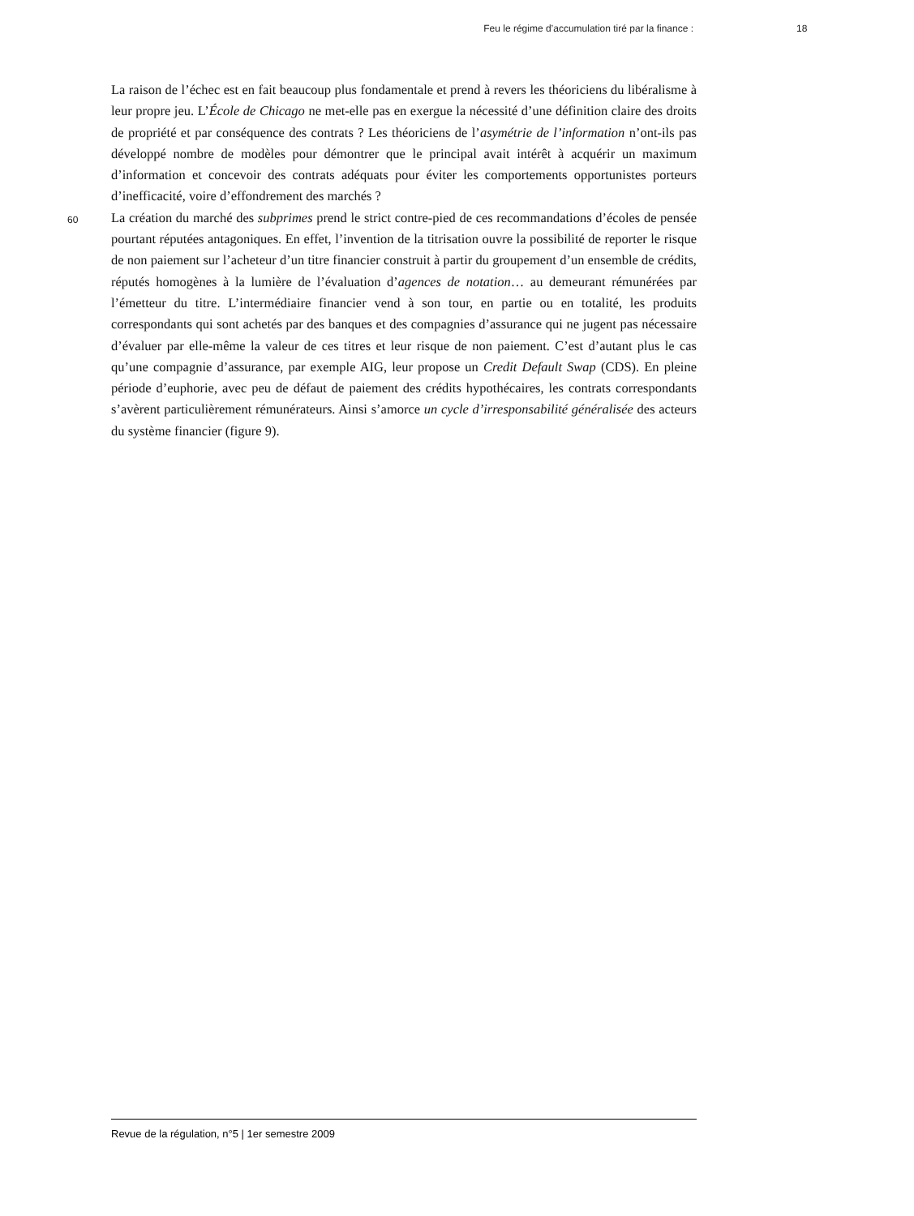Feu le régime d’accumulation tiré par la finance : 18
La raison de l’échec est en fait beaucoup plus fondamentale et prend à revers les théoriciens du libéralisme à leur propre jeu. L’École de Chicago ne met-elle pas en exergue la nécessité d’une définition claire des droits de propriété et par conséquence des contrats ? Les théoriciens de l’asymétrie de l’information n’ont-ils pas développé nombre de modèles pour démontrer que le principal avait intérêt à acquérir un maximum d’information et concevoir des contrats adéquats pour éviter les comportements opportunistes porteurs d’inefficacité, voire d’effondrement des marchés ?
60 La création du marché des subprimes prend le strict contre-pied de ces recommandations d’écoles de pensée pourtant réputées antagoniques. En effet, l’invention de la titrisation ouvre la possibilité de reporter le risque de non paiement sur l’acheteur d’un titre financier construit à partir du groupement d’un ensemble de crédits, réputés homogènes à la lumière de l’évaluation d’agences de notation… au demeurant rémunérées par l’émetteur du titre. L’intermédiaire financier vend à son tour, en partie ou en totalité, les produits correspondants qui sont achetés par des banques et des compagnies d’assurance qui ne jugent pas nécessaire d’évaluer par elle-même la valeur de ces titres et leur risque de non paiement. C’est d’autant plus le cas qu’une compagnie d’assurance, par exemple AIG, leur propose un Credit Default Swap (CDS). En pleine période d’euphorie, avec peu de défaut de paiement des crédits hypothécaires, les contrats correspondants s’avèrent particulièrement rémunérateurs. Ainsi s’amorce un cycle d’irresponsabilité généralisée des acteurs du système financier (figure 9).
Revue de la régulation, n°5 | 1er semestre 2009